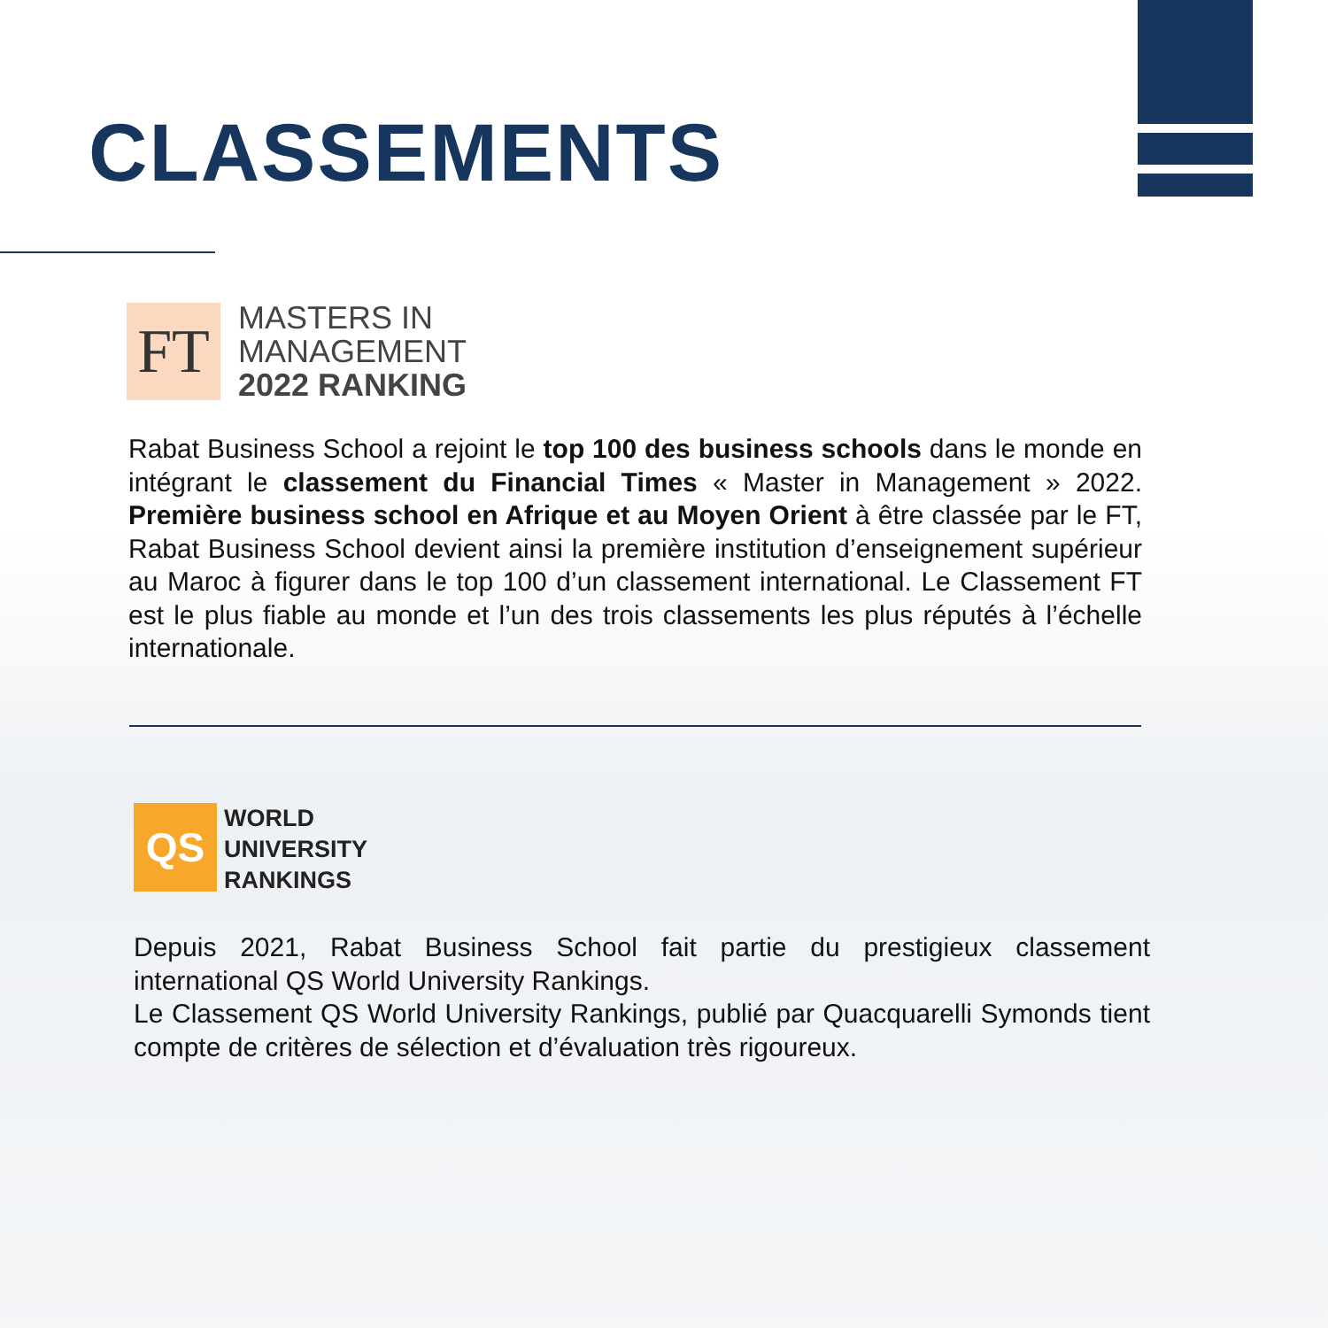CLASSEMENTS
FT
MASTERS IN
MANAGEMENT
2022 RANKING
Rabat Business School a rejoint le top 100 des business schools dans le monde en intégrant le classement du Financial Times « Master in Management » 2022. Première business school en Afrique et au Moyen Orient à être classée par le FT, Rabat Business School devient ainsi la première institution d’enseignement supérieur au Maroc à figurer dans le top 100 d’un classement international. Le Classement FT est le plus fiable au monde et l’un des trois classements les plus réputés à l’échelle internationale.
QS
WORLD
UNIVERSITY
RANKINGS
Depuis 2021, Rabat Business School fait partie du prestigieux classement international QS World University Rankings.
Le Classement QS World University Rankings, publié par Quacquarelli Symonds tient compte de critères de sélection et d’évaluation très rigoureux.